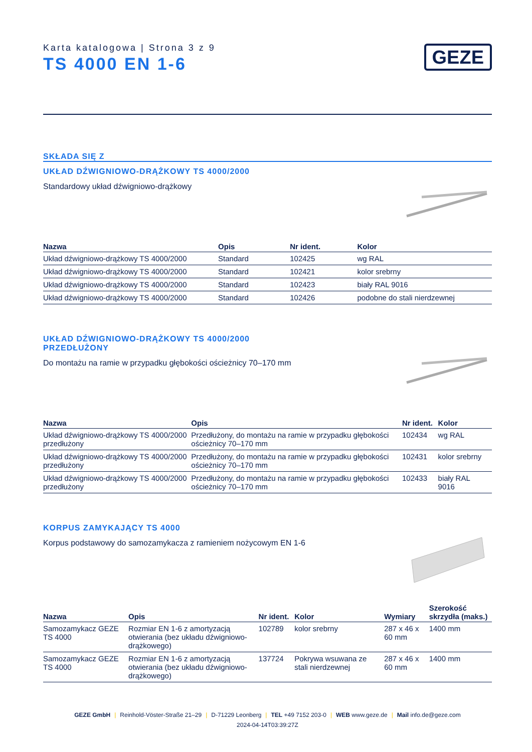Karta katalogowa | Strona 3 z 9
TS 4000 EN 1-6
GEZE
SKŁADA SIĘ Z
UKŁAD DŹWIGNIOWO-DRĄŻKOWY TS 4000/2000
Standardowy układ dźwigniowo-drążkowy
| Nazwa | Opis | Nr ident. | Kolor |
| --- | --- | --- | --- |
| Układ dźwigniowo-drążkowy TS 4000/2000 | Standard | 102425 | wg RAL |
| Układ dźwigniowo-drążkowy TS 4000/2000 | Standard | 102421 | kolor srebrny |
| Układ dźwigniowo-drążkowy TS 4000/2000 | Standard | 102423 | biały RAL 9016 |
| Układ dźwigniowo-drążkowy TS 4000/2000 | Standard | 102426 | podobne do stali nierdzewnej |
UKŁAD DŹWIGNIOWO-DRĄŻKOWY TS 4000/2000
PRZEDŁUŻONY
Do montażu na ramie w przypadku głębokości ościeżnicy 70–170 mm
| Nazwa | Opis | Nr ident. | Kolor |
| --- | --- | --- | --- |
| Układ dźwigniowo-drążkowy TS 4000/2000 przedłużony | Przedłużony, do montażu na ramie w przypadku głębokości ościeżnicy 70–170 mm | 102434 | wg RAL |
| Układ dźwigniowo-drążkowy TS 4000/2000 przedłużony | Przedłużony, do montażu na ramie w przypadku głębokości ościeżnicy 70–170 mm | 102431 | kolor srebrny |
| Układ dźwigniowo-drążkowy TS 4000/2000 przedłużony | Przedłużony, do montażu na ramie w przypadku głębokości ościeżnicy 70–170 mm | 102433 | biały RAL 9016 |
KORPUS ZAMYKAJĄCY TS 4000
Korpus podstawowy do samozamykacza z ramieniem nożycowym EN 1-6
| Nazwa | Opis | Nr ident. | Kolor | Wymiary | Szerokość skrzydła (maks.) |
| --- | --- | --- | --- | --- | --- |
| Samozamykacz GEZE TS 4000 | Rozmiar EN 1-6 z amortyzacją otwierania (bez układu dźwigniowo-drążkowego) | 102789 | kolor srebrny | 287 x 46 x 60 mm | 1400 mm |
| Samozamykacz GEZE TS 4000 | Rozmiar EN 1-6 z amortyzacją otwierania (bez układu dźwigniowo-drążkowego) | 137724 | Pokrywa wsuwana ze stali nierdzewnej | 287 x 46 x 60 mm | 1400 mm |
GEZE GmbH | Reinhold-Vöster-Straße 21–29 | D-71229 Leonberg | TEL +49 7152 203-0 | WEB www.geze.de | Mail info.de@geze.com
2024-04-14T03:39:27Z